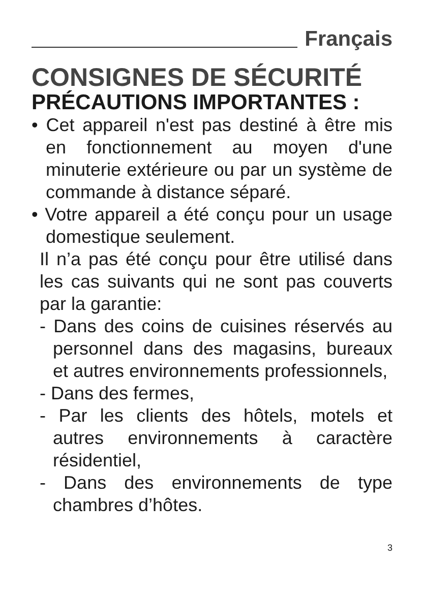Français
CONSIGNES DE SÉCURITÉ
PRÉCAUTIONS IMPORTANTES :
• Cet appareil n'est pas destiné à être mis en fonctionnement au moyen d'une minuterie extérieure ou par un système de commande à distance séparé.
• Votre appareil a été conçu pour un usage domestique seulement.
Il n’a pas été conçu pour être utilisé dans les cas suivants qui ne sont pas couverts par la garantie:
- Dans des coins de cuisines réservés au personnel dans des magasins, bureaux et autres environnements professionnels,
- Dans des fermes,
- Par les clients des hôtels, motels et autres environnements à caractère résidentiel,
- Dans des environnements de type chambres d’hôtes.
3